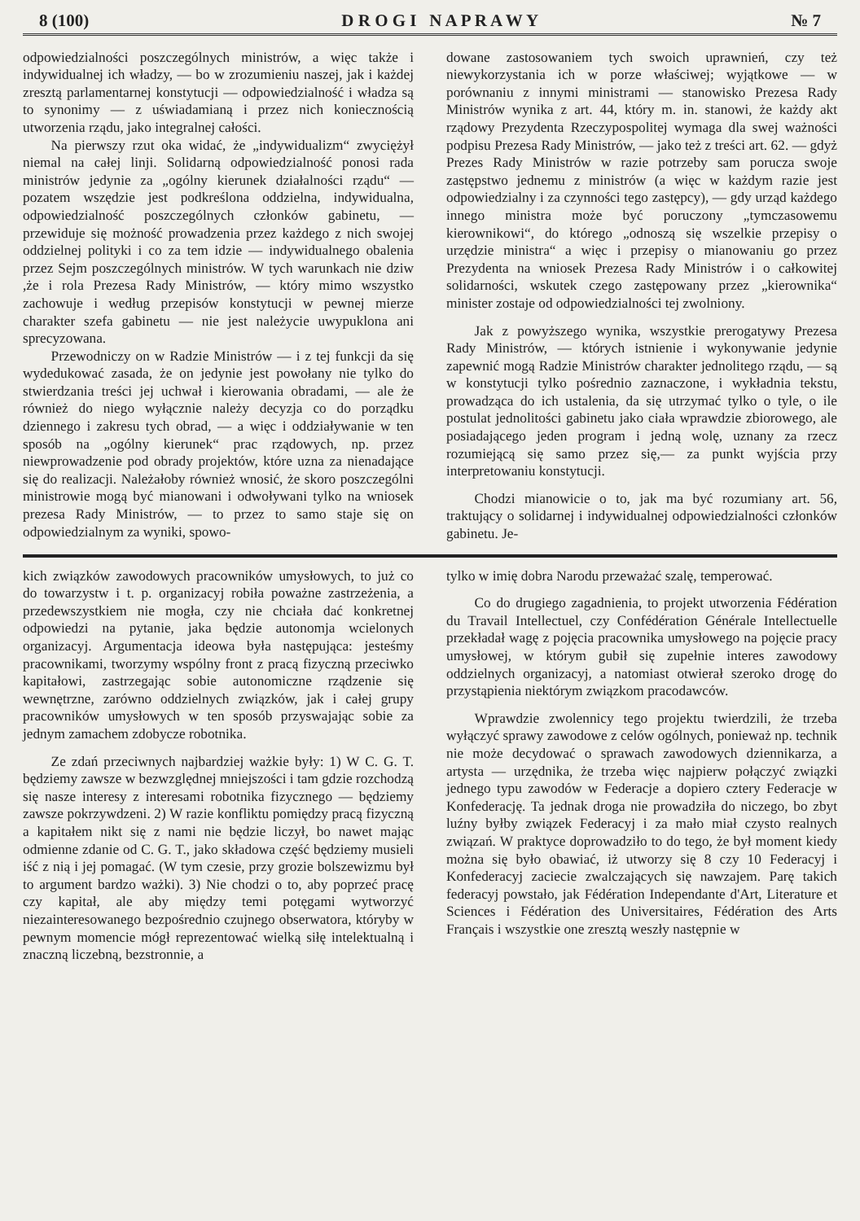8 (100) D R O G I N A P R A W Y № 7
odpowiedzialności poszczególnych ministrów, a więc także i indywidualnej ich władzy, — bo w zrozumieniu naszej, jak i każdej zresztą parlamentarnej konstytucji — odpowiedzialność i władza są to synonimy — z uświadamianą i przez nich koniecznością utworzenia rządu, jako integralnej całości.
Na pierwszy rzut oka widać, że „indywidualizm“ zwyciężył niemal na całej linji. Solidarną odpowiedzialność ponosi rada ministrów jedynie za „ogólny kierunek działalności rządu“ — pozatem wszędzie jest podkreślona oddzielna, indywidualna, odpowiedzialność poszczególnych członków gabinetu, — przewiduje się możność prowadzenia przez każdego z nich swojej oddzielnej polityki i co za tem idzie — indywidualnego obalenia przez Sejm poszczególnych ministrów. W tych warunkach nie dziw ,że i rola Prezesa Rady Ministrów, — który mimo wszystko zachowuje i według przepisów konstytucji w pewnej mierze charakter szefa gabinetu — nie jest należycie uwypuklona ani sprecyzowana.
Przewodniczy on w Radzie Ministrów — i z tej funkcji da się wydedukować zasada, że on jedynie jest powołany nie tylko do stwierdzania treści jej uchwał i kierowania obradami, — ale że również do niego wyłącznie należy decyzja co do porządku dziennego i zakresu tych obrad, — a więc i oddziaływanie w ten sposób na „ogólny kierunek“ prac rządowych, np. przez niewprowadzenie pod obrady projektów, które uzna za nienadające się do realizacji. Należałoby również wnosić, że skoro poszczególni ministrowie mogą być mianowani i odwoływani tylko na wniosek prezesa Rady Ministrów, — to przez to samo staje się on odpowiedzialnym za wyniki, spowo-
dowane zastosowaniem tych swoich uprawnień, czy też niewykorzystania ich w porze właściwej; wyjątkowe — w porównaniu z innymi ministrami — stanowisko Prezesa Rady Ministrów wynika z art. 44, który m. in. stanowi, że każdy akt rządowy Prezydenta Rzeczypospolitej wymaga dla swej ważności podpisu Prezesa Rady Ministrów, — jako też z treści art. 62. — gdyż Prezes Rady Ministrów w razie potrzeby sam porucza swoje zastępstwo jednemu z ministrów (a więc w każdym razie jest odpowiedzialny i za czynności tego zastępcy), — gdy urząd każdego innego ministra może być poruczony „tymczasowemu kierownikowi“, do którego „odnoszą się wszelkie przepisy o urzędzie ministra“ a więc i przepisy o mianowaniu go przez Prezydenta na wniosek Prezesa Rady Ministrów i o całkowitej solidarności, wskutek czego zastępowany przez „kierownika“ minister zostaje od odpowiedzialności tej zwolniony.
Jak z powyższego wynika, wszystkie prerogatywy Prezesa Rady Ministrów, — których istnienie i wykonywanie jedynie zapewnić mogą Radzie Ministrów charakter jednolitego rządu, — są w konstytucji tylko pośrednio zaznaczone, i wykładnia tekstu, prowadząca do ich ustalenia, da się utrzymać tylko o tyle, o ile postulat jednolitości gabinetu jako ciała wprawdzie zbiorowego, ale posiadającego jeden program i jedną wolę, uznany za rzecz rozumiejącą się samo przez się,— za punkt wyjścia przy interpretowaniu konstytucji.
Chodzi mianowicie o to, jak ma być rozumiany art. 56, traktujący o solidarnej i indywidualnej odpowiedzialności członków gabinetu. Je-
kich związków zawodowych pracowników umysłowych, to już co do towarzystw i t. p. organizacyj robiła poważne zastrzeżenia, a przedewszystkiem nie mogła, czy nie chciała dać konkretnej odpowiedzi na pytanie, jaka będzie autonomja wcielonych organizacyj. Argumentacja ideowa była następująca: jesteśmy pracownikami, tworzymy wspólny front z pracą fizyczną przeciwko kapitałowi, zastrzegając sobie autonomiczne rządzenie się wewnętrzne, zarówno oddzielnych związków, jak i całej grupy pracowników umysłowych w ten sposób przyswajając sobie za jednym zamachem zdobycze robotnika.
Ze zdań przeciwnych najbardziej ważkie były: 1) W C. G. T. będziemy zawsze w bezwzględnej mniejszości i tam gdzie rozchodzą się nasze interesy z interesami robotnika fizycznego — będziemy zawsze pokrzywdzeni. 2) W razie konfliktu pomiędzy pracą fizyczną a kapitałem nikt się z nami nie będzie liczył, bo nawet mając odmienne zdanie od C. G. T., jako składowa część będziemy musieli iść z nią i jej pomagać. (W tym czesie, przy grozie bolszewizmu był to argument bardzo ważki). 3) Nie chodzi o to, aby poprzeć pracę czy kapitał, ale aby między temi potęgami wytworzyć niezainteresowanego bezpośrednio czujnego obserwatora, któryby w pewnym momencie mógł reprezentować wielką siłę intelektualną i znaczną liczebną, bezstronnie, a
tylko w imię dobra Narodu przeważać szalę, temperować.
Co do drugiego zagadnienia, to projekt utworzenia Fédération du Travail Intellectuel, czy Confédération Générale Intellectuelle przekładał wagę z pojęcia pracownika umysłowego na pojęcie pracy umysłowej, w którym gubił się zupełnie interes zawodowy oddzielnych organizacyj, a natomiast otwierał szeroko drogę do przystąpienia niektórym związkom pracodawców.
Wprawdzie zwolennicy tego projektu twierdzili, że trzeba wyłączyć sprawy zawodowe z celów ogólnych, ponieważ np. technik nie może decydować o sprawach zawodowych dziennikarza, a artysta — urzędnika, że trzeba więc najpierw połączyć związki jednego typu zawodów w Federacje a dopiero cztery Federacje w Konfederację. Ta jednak droga nie prowadziła do niczego, bo zbyt luźny byłby związek Federacyj i za mało miał czysto realnych związań. W praktyce doprowadziło to do tego, że był moment kiedy można się było obawiać, iż utworzy się 8 czy 10 Federacyj i Konfederacyj zaciecie zwalczających się nawzajem. Parę takich federacyj powstało, jak Fédération Independante d'Art, Literature et Sciences i Fédération des Universitaires, Fédération des Arts Français i wszystkie one zresztą weszły następnie w